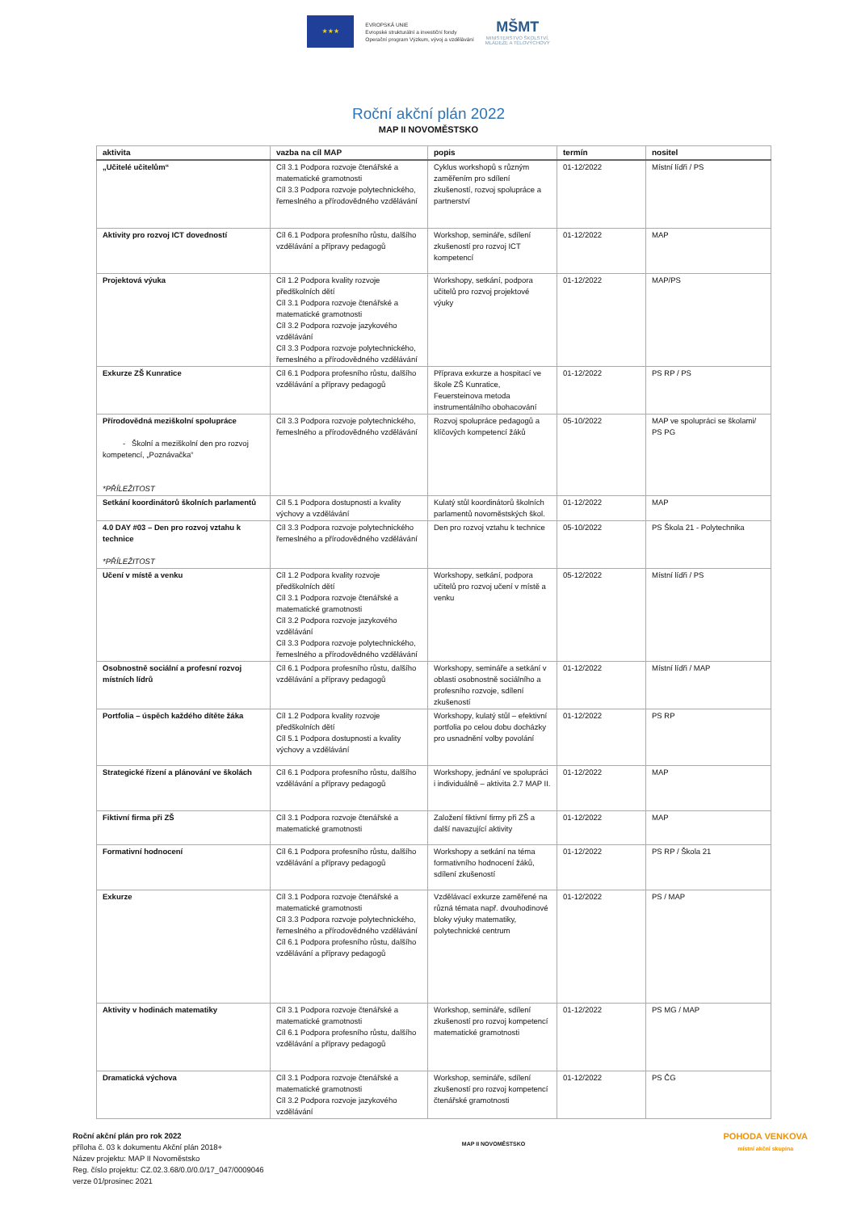★★★
EVROPSKÁ UNIE
Evropské strukturální a investiční fondy
Operační program Výzkum, vývoj a vzdělávání
MŠMT
MINISTERSTVO ŠKOLSTVÍ,
MLÁDEŽE A TĚLOVÝCHOVY
Roční akční plán 2022
MAP II NOVOMĚSTSKO
| aktivita | vazba na cíl MAP | popis | termín | nositel |
| --- | --- | --- | --- | --- |
| „Učitelé učitelům“ | Cíl 3.1 Podpora rozvoje čtenářské a matematické gramotnosti Cíl 3.3 Podpora rozvoje polytechnického, řemeslného a přírodovědného vzdělávání | Cyklus workshopů s různým zaměřením pro sdílení zkušeností, rozvoj spolupráce a partnerství | 01-12/2022 | Místní lídři / PS |
| Aktivity pro rozvoj ICT dovedností | Cíl 6.1 Podpora profesního růstu, dalšího vzdělávání a přípravy pedagogů | Workshop, semináře, sdílení zkušeností pro rozvoj ICT kompetencí | 01-12/2022 | MAP |
| Projektová výuka | Cíl 1.2 Podpora kvality rozvoje předškolních dětí Cíl 3.1 Podpora rozvoje čtenářské a matematické gramotnosti Cíl 3.2 Podpora rozvoje jazykového vzdělávání Cíl 3.3 Podpora rozvoje polytechnického, řemeslného a přírodovědného vzdělávání | Workshopy, setkání, podpora učitelů pro rozvoj projektové výuky | 01-12/2022 | MAP/PS |
| Exkurze ZŠ Kunratice | Cíl 6.1 Podpora profesního růstu, dalšího vzdělávání a přípravy pedagogů | Příprava exkurze a hospitací ve škole ZŠ Kunratice, Feuersteinova metoda instrumentálního obohacování | 01-12/2022 | PS RP / PS |
| Přírodovědná meziškolní spolupráce - Školní a meziškolní den pro rozvoj kompetencí, „Poznávačka“ *PŘÍLEŽITOST | Cíl 3.3 Podpora rozvoje polytechnického, řemeslného a přírodovědného vzdělávání | Rozvoj spolupráce pedagogů a klíčových kompetencí žáků | 05-10/2022 | MAP ve spolupráci se školami/ PS PG |
| Setkání koordinátorů školních parlamentů | Cíl 5.1 Podpora dostupnosti a kvality výchovy a vzdělávání | Kulatý stůl koordinátorů školních parlamentů novoměstských škol. | 01-12/2022 | MAP |
| 4.0 DAY #03 – Den pro rozvoj vztahu k technice *PŘÍLEŽITOST | Cíl 3.3 Podpora rozvoje polytechnického řemeslného a přírodovědného vzdělávání | Den pro rozvoj vztahu k technice | 05-10/2022 | PS Škola 21 - Polytechnika |
| Učení v místě a venku | Cíl 1.2 Podpora kvality rozvoje předškolních dětí Cíl 3.1 Podpora rozvoje čtenářské a matematické gramotnosti Cíl 3.2 Podpora rozvoje jazykového vzdělávání Cíl 3.3 Podpora rozvoje polytechnického, řemeslného a přírodovědného vzdělávání | Workshopy, setkání, podpora učitelů pro rozvoj učení v místě a venku | 05-12/2022 | Místní lídři / PS |
| Osobnostně sociální a profesní rozvoj místních lídrů | Cíl 6.1 Podpora profesního růstu, dalšího vzdělávání a přípravy pedagogů | Workshopy, semináře a setkání v oblasti osobnostně sociálního a profesního rozvoje, sdílení zkušeností | 01-12/2022 | Místní lídři / MAP |
| Portfolia – úspěch každého dítěte žáka | Cíl 1.2 Podpora kvality rozvoje předškolních dětí Cíl 5.1 Podpora dostupnosti a kvality výchovy a vzdělávání | Workshopy, kulatý stůl – efektivní portfolia po celou dobu docházky pro usnadnění volby povolání | 01-12/2022 | PS RP |
| Strategické řízení a plánování ve školách | Cíl 6.1 Podpora profesního růstu, dalšího vzdělávání a přípravy pedagogů | Workshopy, jednání ve spolupráci i individuálně – aktivita 2.7 MAP II. | 01-12/2022 | MAP |
| Fiktivní firma při ZŠ | Cíl 3.1 Podpora rozvoje čtenářské a matematické gramotnosti | Založení fiktivní firmy při ZŠ a další navazující aktivity | 01-12/2022 | MAP |
| Formativní hodnocení | Cíl 6.1 Podpora profesního růstu, dalšího vzdělávání a přípravy pedagogů | Workshopy a setkání na téma formativního hodnocení žáků, sdílení zkušeností | 01-12/2022 | PS RP / Škola 21 |
| Exkurze | Cíl 3.1 Podpora rozvoje čtenářské a matematické gramotnosti Cíl 3.3 Podpora rozvoje polytechnického, řemeslného a přírodovědného vzdělávání Cíl 6.1 Podpora profesního růstu, dalšího vzdělávání a přípravy pedagogů | Vzdělávací exkurze zaměřené na různá témata např. dvouhodinové bloky výuky matematiky, polytechnické centrum | 01-12/2022 | PS / MAP |
| Aktivity v hodinách matematiky | Cíl 3.1 Podpora rozvoje čtenářské a matematické gramotnosti Cíl 6.1 Podpora profesního růstu, dalšího vzdělávání a přípravy pedagogů | Workshop, semináře, sdílení zkušeností pro rozvoj kompetencí matematické gramotnosti | 01-12/2022 | PS MG / MAP |
| Dramatická výchova | Cíl 3.1 Podpora rozvoje čtenářské a matematické gramotnosti Cíl 3.2 Podpora rozvoje jazykového vzdělávání | Workshop, semináře, sdílení zkušeností pro rozvoj kompetencí čtenářské gramotnosti | 01-12/2022 | PS ČG |
Roční akční plán pro rok 2022
příloha č. 03 k dokumentu Akční plán 2018+
Název projektu: MAP II Novoměstsko
Reg. číslo projektu: CZ.02.3.68/0.0/0.0/17_047/0009046
verze 01/prosinec 2021
MAP II NOVOMĚSTSKO
POHODA VENKOVA
místní akční skupina